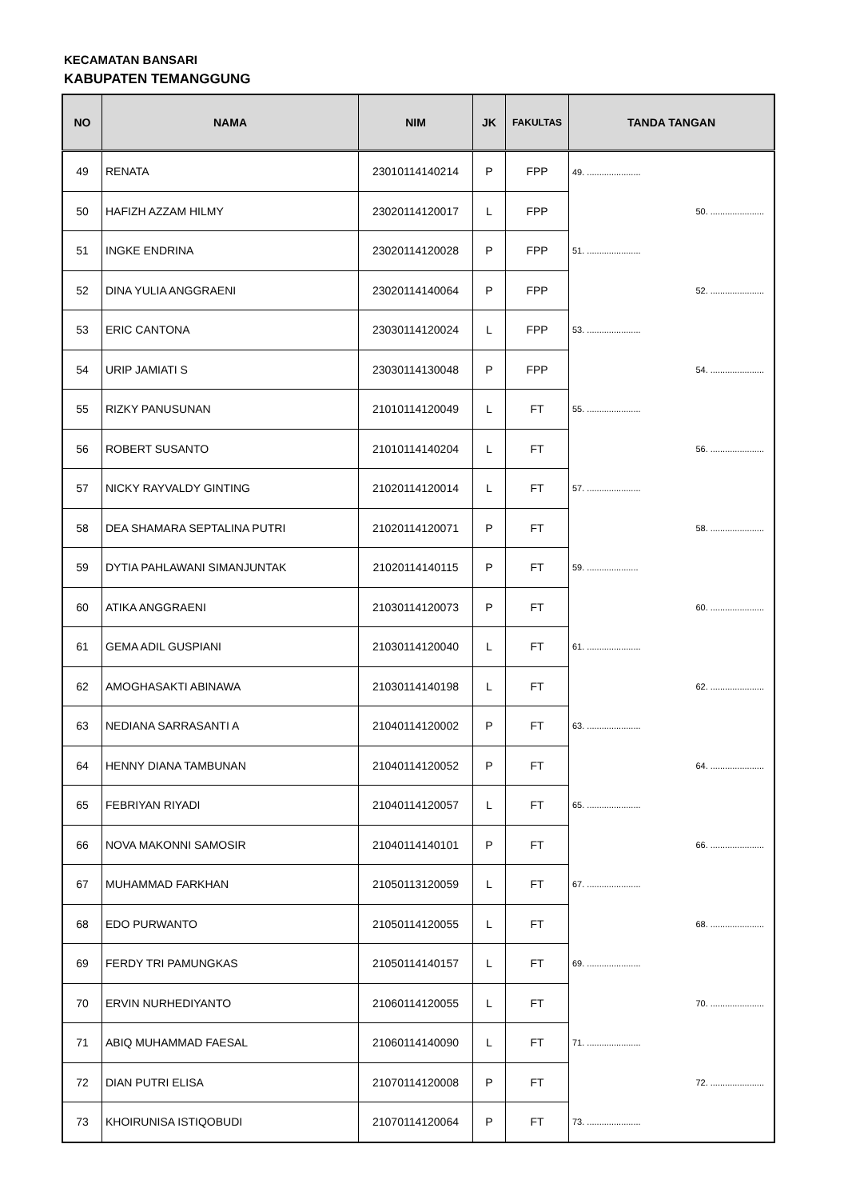KECAMATAN BANSARI
KABUPATEN TEMANGGUNG
| NO | NAMA | NIM | JK | FAKULTAS | TANDA TANGAN |
| --- | --- | --- | --- | --- | --- |
| 49 | RENATA | 23010114140214 | P | FPP | 49. ...................... |
| 50 | HAFIZH AZZAM HILMY | 23020114120017 | L | FPP | 50. ...................... |
| 51 | INGKE ENDRINA | 23020114120028 | P | FPP | 51. ...................... |
| 52 | DINA YULIA ANGGRAENI | 23020114140064 | P | FPP | 52. ...................... |
| 53 | ERIC CANTONA | 23030114120024 | L | FPP | 53. ...................... |
| 54 | URIP JAMIATI S | 23030114130048 | P | FPP | 54. ...................... |
| 55 | RIZKY PANUSUNAN | 21010114120049 | L | FT | 55. ...................... |
| 56 | ROBERT SUSANTO | 21010114140204 | L | FT | 56. ...................... |
| 57 | NICKY RAYVALDY GINTING | 21020114120014 | L | FT | 57. ...................... |
| 58 | DEA SHAMARA SEPTALINA PUTRI | 21020114120071 | P | FT | 58. ...................... |
| 59 | DYTIA PAHLAWANI SIMANJUNTAK | 21020114140115 | P | FT | 59. ..................... |
| 60 | ATIKA ANGGRAENI | 21030114120073 | P | FT | 60. ...................... |
| 61 | GEMA ADIL GUSPIANI | 21030114120040 | L | FT | 61. ...................... |
| 62 | AMOGHASAKTI ABINAWA | 21030114140198 | L | FT | 62. ...................... |
| 63 | NEDIANA SARRASANTI A | 21040114120002 | P | FT | 63. ...................... |
| 64 | HENNY DIANA TAMBUNAN | 21040114120052 | P | FT | 64. ...................... |
| 65 | FEBRIYAN RIYADI | 21040114120057 | L | FT | 65. ...................... |
| 66 | NOVA MAKONNI SAMOSIR | 21040114140101 | P | FT | 66. ...................... |
| 67 | MUHAMMAD FARKHAN | 21050113120059 | L | FT | 67. ...................... |
| 68 | EDO PURWANTO | 21050114120055 | L | FT | 68. ...................... |
| 69 | FERDY TRI PAMUNGKAS | 21050114140157 | L | FT | 69. ...................... |
| 70 | ERVIN NURHEDIYANTO | 21060114120055 | L | FT | 70. ...................... |
| 71 | ABIQ MUHAMMAD FAESAL | 21060114140090 | L | FT | 71. ...................... |
| 72 | DIAN PUTRI ELISA | 21070114120008 | P | FT | 72. ...................... |
| 73 | KHOIRUNISA ISTIQOBUDI | 21070114120064 | P | FT | 73. ...................... |